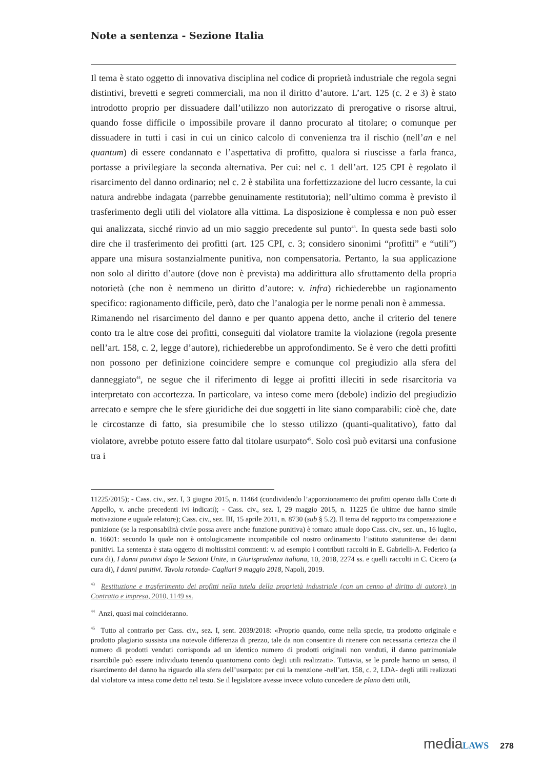Note a sentenza - Sezione Italia
Il tema è stato oggetto di innovativa disciplina nel codice di proprietà industriale che regola segni distintivi, brevetti e segreti commerciali, ma non il diritto d’autore. L’art. 125 (c. 2 e 3) è stato introdotto proprio per dissuadere dall’utilizzo non autorizzato di prerogative o risorse altrui, quando fosse difficile o impossibile provare il danno procurato al titolare; o comunque per dissuadere in tutti i casi in cui un cinico calcolo di convenienza tra il rischio (nell’an e nel quantum) di essere condannato e l’aspettativa di profitto, qualora si riuscisse a farla franca, portasse a privilegiare la seconda alternativa. Per cui: nel c. 1 dell’art. 125 CPI è regolato il risarcimento del danno ordinario; nel c. 2 è stabilita una forfettizzazione del lucro cessante, la cui natura andrebbe indagata (parrebbe genuinamente restitutoria); nell’ultimo comma è previsto il trasferimento degli utili del violatore alla vittima. La disposizione è complessa e non può esser qui analizzata, sicché rinvio ad un mio saggio precedente sul punto<sup>43</sup>. In questa sede basti solo dire che il trasferimento dei profitti (art. 125 CPI, c. 3; considero sinonimi “profitti” e “utili”) appare una misura sostanzialmente punitiva, non compensatoria. Pertanto, la sua applicazione non solo al diritto d’autore (dove non è prevista) ma addirittura allo sfruttamento della propria notorietà (che non è nemmeno un diritto d’autore: v. infra) richiederebbe un ragionamento specifico: ragionamento difficile, però, dato che l’analogia per le norme penali non è ammessa.
Rimanendo nel risarcimento del danno e per quanto appena detto, anche il criterio del tenere conto tra le altre cose dei profitti, conseguiti dal violatore tramite la violazione (regola presente nell’art. 158, c. 2, legge d’autore), richiederebbe un approfondimento. Se è vero che detti profitti non possono per definizione coincidere sempre e comunque col pregiudizio alla sfera del danneggiato<sup>44</sup>, ne segue che il riferimento di legge ai profitti illeciti in sede risarcitoria va interpretato con accortezza. In particolare, va inteso come mero (debole) indizio del pregiudizio arrecato e sempre che le sfere giuridiche dei due soggetti in lite siano comparabili: cioè che, date le circostanze di fatto, sia presumibile che lo stesso utilizzo (quanti-qualitativo), fatto dal violatore, avrebbe potuto essere fatto dal titolare usurpato<sup>45</sup>. Solo così può evitarsi una confusione tra i
11225/2015); - Cass. civ., sez. I, 3 giugno 2015, n. 11464 (condividendo l’apporzionamento dei profitti operato dalla Corte di Appello, v. anche precedenti ivi indicati); - Cass. civ., sez. I, 29 maggio 2015, n. 11225 (le ultime due hanno simile motivazione e uguale relatore); Cass. civ., sez. III, 15 aprile 2011, n. 8730 (sub § 5.2). Il tema del rapporto tra compensazione e punizione (se la responsabilità civile possa avere anche funzione punitiva) è tornato attuale dopo Cass. civ., sez. un., 16 luglio, n. 16601: secondo la quale non è ontologicamente incompatibile col nostro ordinamento l’istituto statunitense dei danni punitivi. La sentenza è stata oggetto di moltissimi commenti: v. ad esempio i contributi raccolti in E. Gabrielli-A. Federico (a cura di), I danni punitivi dopo le Sezioni Unite, in Giurisprudenza italiana, 10, 2018, 2274 ss. e quelli raccolti in C. Cicero (a cura di), I danni punitivi. Tavola rotonda- Cagliari 9 maggio 2018, Napoli, 2019.
<sup>43</sup> Restituzione e trasferimento dei profitti nella tutela della proprietà industriale (con un cenno al diritto di autore), in Contratto e impresa, 2010, 1149 ss.
<sup>44</sup> Anzi, quasi mai coincideranno.
<sup>45</sup> Tutto al contrario per Cass. civ., sez. I, sent. 2039/2018: «Proprio quando, come nella specie, tra prodotto originale e prodotto plagiario sussista una notevole differenza di prezzo, tale da non consentire di ritenere con necessaria certezza che il numero di prodotti venduti corrisponda ad un identico numero di prodotti originali non venduti, il danno patrimoniale risarcibile può essere individuato tenendo quantomeno conto degli utili realizzati». Tuttavia, se le parole hanno un senso, il risarcimento del danno ha riguardo alla sfera dell’usurpato: per cui la menzione -nell’art. 158, c. 2, LDA- degli utili realizzati dal violatore va intesa come detto nel testo. Se il legislatore avesse invece voluto concedere de plano detti utili,
media LAWS 278